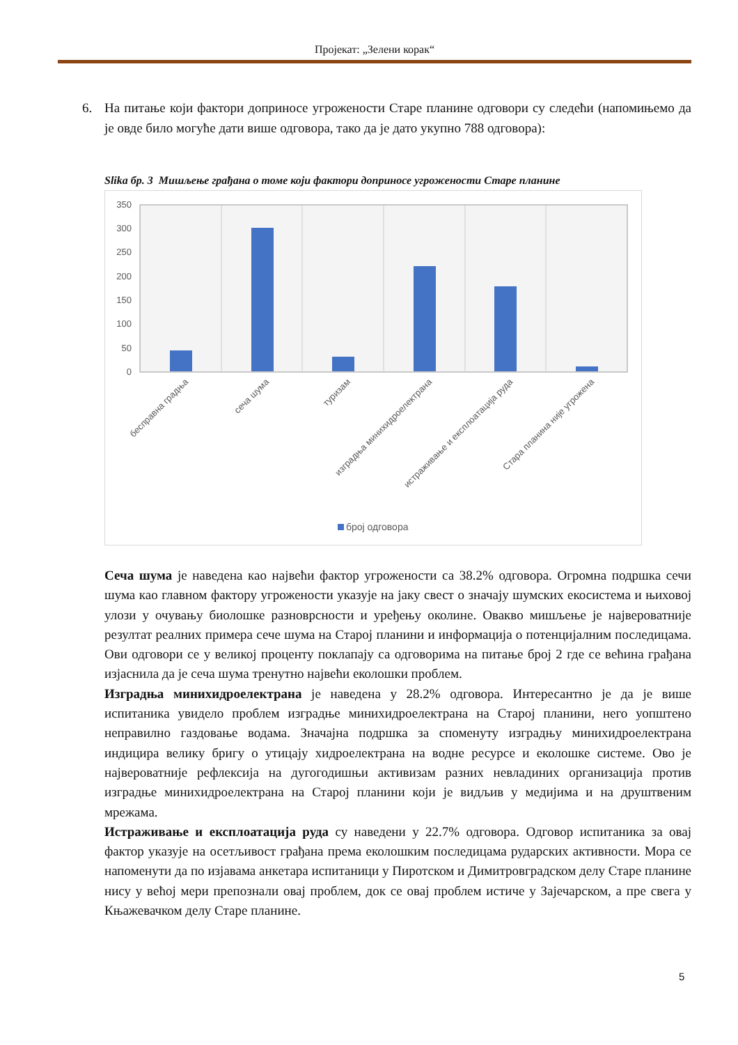Пројекат: „Зелени корак“
6. На питање који фактори доприносе угрожености Старе планине одговори су следећи (напомињемо да је овде било могуће дати више одговора, тако да је дато укупно 788 одговора):
Slika бр. 3 Мишљење грађана о томе који фактори доприносе угрожености Старе планине
350
300
250
200
150
100
50
0
бесправна градња
сеча шума
туризам
изградња минихидроелектрана
истраживање и експлоатација руда
Стара планина није угрожена
број одговора
Сеча шума је наведена као највећи фактор угрожености са 38.2% одговора. Огромна подршка сечи шума као главном фактору угрожености указује на јаку свест о значају шумских екосистема и њиховој улози у очувању биолошке разноврсности и уређењу околине. Овакво мишљење је највероватније резултат реалних примера сече шума на Старој планини и информација о потенцијалним последицама. Ови одговори се у великој проценту поклапају са одговорима на питање број 2 где се већина грађана изјаснила да је сеча шума тренутно највећи еколошки проблем.
Изградња минихидроелектрана је наведена у 28.2% одговора. Интересантно је да је више испитаника увидело проблем изградње минихидроелектрана на Старој планини, него уопштено неправилно газдовање водама. Значајна подршка за споменуту изградњу минихидроелектрана индицира велику бригу о утицају хидроелектрана на водне ресурсе и еколошке системе. Ово је највероватније рефлексија на дугогодишњи активизам разних невладиних организација против изградње минихидроелектрана на Старој планини који је видљив у медијима и на друштвеним мрежама.
Истраживање и експлоатација руда су наведени у 22.7% одговора. Одговор испитаника за овај фактор указује на осетљивост грађана према еколошким последицама рударских активности. Мора се напоменути да по изјавама анкетара испитаници у Пиротском и Димитровградском делу Старе планине нису у већој мери препознали овај проблем, док се овај проблем истиче у Зајечарском, а пре свега у Књажевачком делу Старе планине.
5